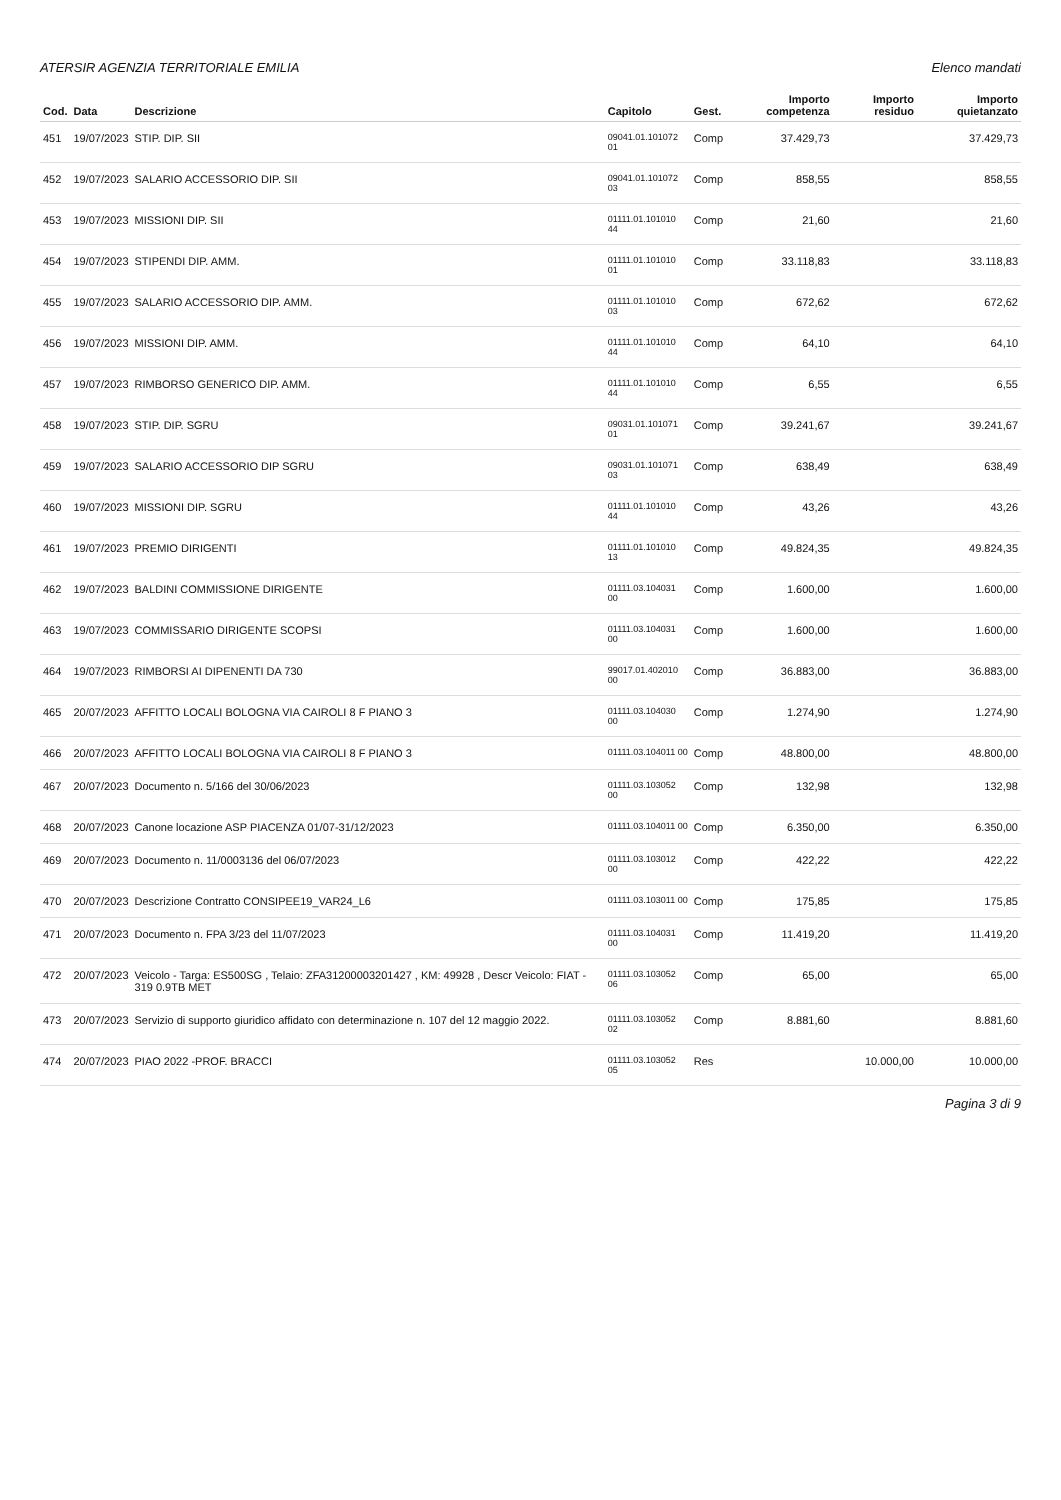ATERSIR AGENZIA TERRITORIALE EMILIA Elenco mandati
| Cod. | Data | Descrizione | Capitolo | Gest. | Importo competenza | Importo residuo | Importo quietanzato |
| --- | --- | --- | --- | --- | --- | --- | --- |
| 451 | 19/07/2023 | STIP. DIP. SII | 09041.01.101072 01 | Comp | 37.429,73 | | 37.429,73 |
| 452 | 19/07/2023 | SALARIO ACCESSORIO DIP. SII | 09041.01.101072 03 | Comp | 858,55 | | 858,55 |
| 453 | 19/07/2023 | MISSIONI DIP. SII | 01111.01.101010 44 | Comp | 21,60 | | 21,60 |
| 454 | 19/07/2023 | STIPENDI DIP. AMM. | 01111.01.101010 01 | Comp | 33.118,83 | | 33.118,83 |
| 455 | 19/07/2023 | SALARIO ACCESSORIO DIP. AMM. | 01111.01.101010 03 | Comp | 672,62 | | 672,62 |
| 456 | 19/07/2023 | MISSIONI DIP. AMM. | 01111.01.101010 44 | Comp | 64,10 | | 64,10 |
| 457 | 19/07/2023 | RIMBORSO GENERICO DIP. AMM. | 01111.01.101010 44 | Comp | 6,55 | | 6,55 |
| 458 | 19/07/2023 | STIP. DIP. SGRU | 09031.01.101071 01 | Comp | 39.241,67 | | 39.241,67 |
| 459 | 19/07/2023 | SALARIO ACCESSORIO DIP SGRU | 09031.01.101071 03 | Comp | 638,49 | | 638,49 |
| 460 | 19/07/2023 | MISSIONI DIP. SGRU | 01111.01.101010 44 | Comp | 43,26 | | 43,26 |
| 461 | 19/07/2023 | PREMIO DIRIGENTI | 01111.01.101010 13 | Comp | 49.824,35 | | 49.824,35 |
| 462 | 19/07/2023 | BALDINI COMMISSIONE DIRIGENTE | 01111.03.104031 00 | Comp | 1.600,00 | | 1.600,00 |
| 463 | 19/07/2023 | COMMISSARIO DIRIGENTE SCOPSI | 01111.03.104031 00 | Comp | 1.600,00 | | 1.600,00 |
| 464 | 19/07/2023 | RIMBORSI AI DIPENENTI DA 730 | 99017.01.402010 00 | Comp | 36.883,00 | | 36.883,00 |
| 465 | 20/07/2023 | AFFITTO LOCALI BOLOGNA VIA CAIROLI 8 F PIANO 3 | 01111.03.104030 00 | Comp | 1.274,90 | | 1.274,90 |
| 466 | 20/07/2023 | AFFITTO LOCALI BOLOGNA VIA CAIROLI 8 F PIANO 3 | 01111.03.104011 00 | Comp | 48.800,00 | | 48.800,00 |
| 467 | 20/07/2023 | Documento n. 5/166 del 30/06/2023 | 01111.03.103052 00 | Comp | 132,98 | | 132,98 |
| 468 | 20/07/2023 | Canone locazione ASP PIACENZA 01/07-31/12/2023 | 01111.03.104011 00 | Comp | 6.350,00 | | 6.350,00 |
| 469 | 20/07/2023 | Documento n. 11/0003136 del 06/07/2023 | 01111.03.103012 00 | Comp | 422,22 | | 422,22 |
| 470 | 20/07/2023 | Descrizione Contratto CONSIPEE19_VAR24_L6 | 01111.03.103011 00 | Comp | 175,85 | | 175,85 |
| 471 | 20/07/2023 | Documento n. FPA 3/23 del 11/07/2023 | 01111.03.104031 00 | Comp | 11.419,20 | | 11.419,20 |
| 472 | 20/07/2023 | Veicolo - Targa: ES500SG , Telaio: ZFA31200003201427 , KM: 49928 , Descr Veicolo: FIAT - 319 0.9TB MET | 01111.03.103052 06 | Comp | 65,00 | | 65,00 |
| 473 | 20/07/2023 | Servizio di supporto giuridico affidato con determinazione n. 107 del 12 maggio 2022. | 01111.03.103052 02 | Comp | 8.881,60 | | 8.881,60 |
| 474 | 20/07/2023 | PIAO 2022 -PROF. BRACCI | 01111.03.103052 05 | Res | | 10.000,00 | 10.000,00 |
Pagina 3 di 9